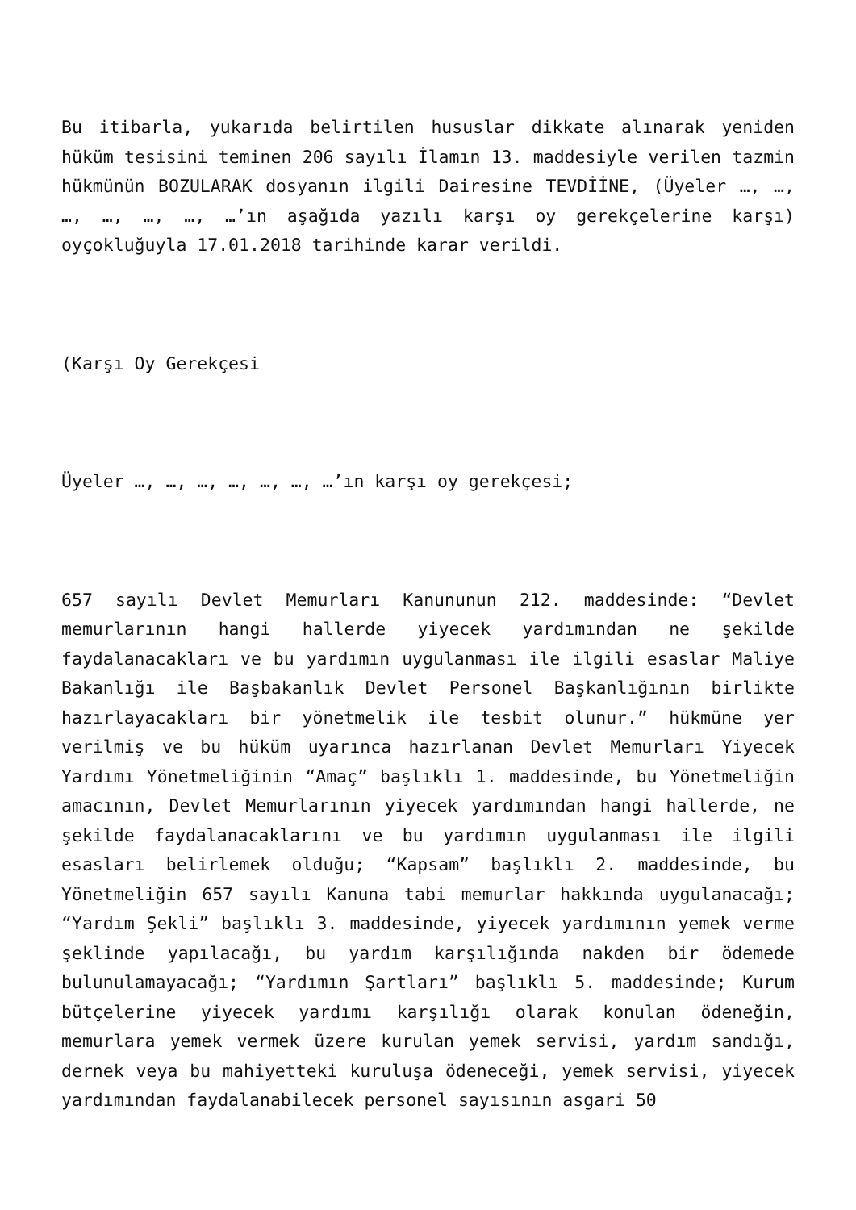Bu itibarla, yukarıda belirtilen hususlar dikkate alınarak yeniden hüküm tesisini teminen 206 sayılı İlamın 13. maddesiyle verilen tazmin hükmünün BOZULARAK dosyanın ilgili Dairesine TEVDİİNE, (Üyeler …, …, …, …, …, …, …’ın aşağıda yazılı karşı oy gerekçelerine karşı) oyçokluğuyla 17.01.2018 tarihinde karar verildi.
(Karşı Oy Gerekçesi
Üyeler …, …, …, …, …, …, …’ın karşı oy gerekçesi;
657 sayılı Devlet Memurları Kanununun 212. maddesinde: “Devlet memurlarının hangi hallerde yiyecek yardımından ne şekilde faydalanacakları ve bu yardımın uygulanması ile ilgili esaslar Maliye Bakanlığı ile Başbakanlık Devlet Personel Başkanlığının birlikte hazırlayacakları bir yönetmelik ile tesbit olunur.” hükmüne yer verilmiş ve bu hüküm uyarınca hazırlanan Devlet Memurları Yiyecek Yardımı Yönetmeliğinin “Amaç” başlıklı 1. maddesinde, bu Yönetmeliğin amacının, Devlet Memurlarının yiyecek yardımından hangi hallerde, ne şekilde faydalanacaklarını ve bu yardımın uygulanması ile ilgili esasları belirlemek olduğu; “Kapsam” başlıklı 2. maddesinde, bu Yönetmeliğin 657 sayılı Kanuna tabi memurlar hakkında uygulanacağı; “Yardım Şekli” başlıklı 3. maddesinde, yiyecek yardımının yemek verme şeklinde yapılacağı, bu yardım karşılığında nakden bir ödemede bulunulamayacağı; “Yardımın Şartları” başlıklı 5. maddesinde; Kurum bütçelerine yiyecek yardımı karşılığı olarak konulan ödeneğin, memurlara yemek vermek üzere kurulan yemek servisi, yardım sandığı, dernek veya bu mahiyetteki kuruluşa ödeneceği, yemek servisi, yiyecek yardımından faydalanabilecek personel sayısının asgari 50